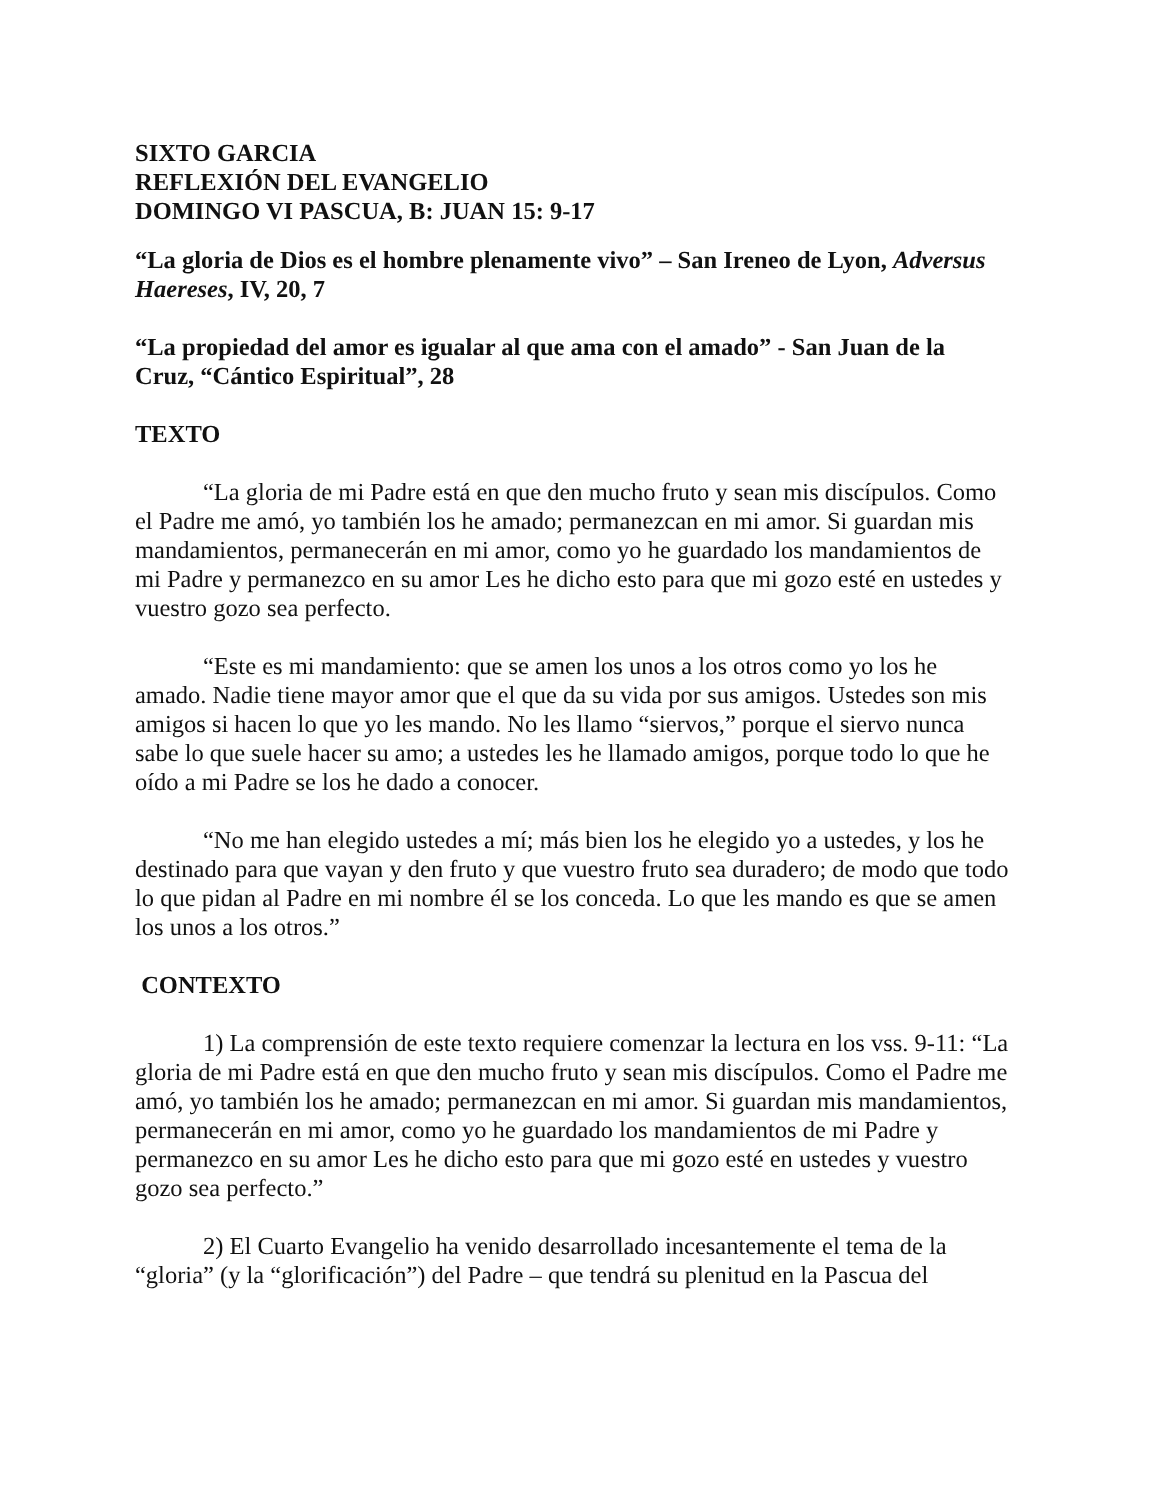SIXTO GARCIA
REFLEXIÓN DEL EVANGELIO
DOMINGO VI PASCUA, B: JUAN 15: 9-17
“La gloria de Dios es el hombre plenamente vivo” – San Ireneo de Lyon, Adversus Haereses, IV, 20, 7
“La propiedad del amor es igualar al que ama con el amado” - San Juan de la Cruz, “Cántico Espiritual”, 28
TEXTO
“La gloria de mi Padre está en que den mucho fruto y sean mis discípulos. Como el Padre me amó, yo también los he amado; permanezcan en mi amor. Si guardan mis mandamientos, permanecerán en mi amor, como yo he guardado los mandamientos de mi Padre y permanezco en su amor Les he dicho esto para que mi gozo esté en ustedes y vuestro gozo sea perfecto.
“Este es mi mandamiento: que se amen los unos a los otros como yo los he amado. Nadie tiene mayor amor que el que da su vida por sus amigos. Ustedes son mis amigos si hacen lo que yo les mando. No les llamo “siervos,” porque el siervo nunca sabe lo que suele hacer su amo; a ustedes les he llamado amigos, porque todo lo que he oído a mi Padre se los he dado a conocer.
“No me han elegido ustedes a mí; más bien los he elegido yo a ustedes, y los he destinado para que vayan y den fruto y que vuestro fruto sea duradero; de modo que todo lo que pidan al Padre en mi nombre él se los conceda. Lo que les mando es que se amen los unos a los otros.”
CONTEXTO
1) La comprensión de este texto requiere comenzar la lectura en los vss. 9-11: “La gloria de mi Padre está en que den mucho fruto y sean mis discípulos. Como el Padre me amó, yo también los he amado; permanezcan en mi amor. Si guardan mis mandamientos, permanecerán en mi amor, como yo he guardado los mandamientos de mi Padre y permanezco en su amor Les he dicho esto para que mi gozo esté en ustedes y vuestro gozo sea perfecto.”
2) El Cuarto Evangelio ha venido desarrollado incesantemente el tema de la “gloria” (y la “glorificación”) del Padre – que tendrá su plenitud en la Pascua del